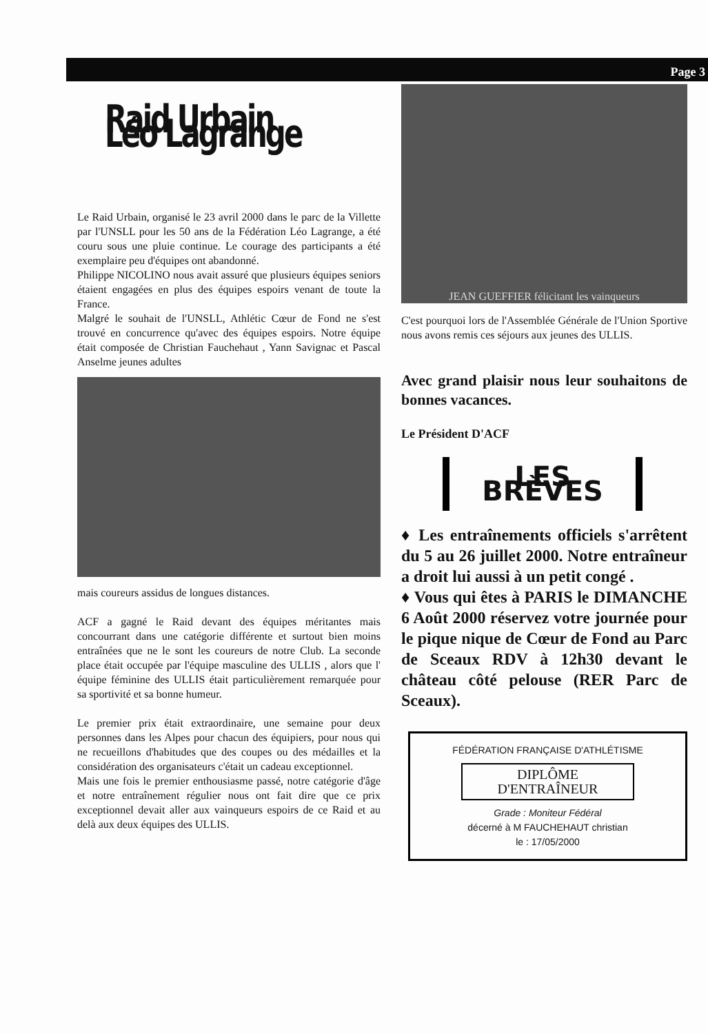Page 3
Raid Urbain Léo Lagrange
Le Raid Urbain, organisé le 23 avril 2000 dans le parc de la Villette par l'UNSLL pour les 50 ans de la Fédération Léo Lagrange, a été couru sous une pluie continue. Le courage des participants a été exemplaire peu d'équipes ont abandonné.
Philippe NICOLINO nous avait assuré que plusieurs équipes seniors étaient engagées en plus des équipes espoirs venant de toute la France.
Malgré le souhait de l'UNSLL, Athlétic Cœur de Fond ne s'est trouvé en concurrence qu'avec des équipes espoirs. Notre équipe était composée de Christian Fauchehaut , Yann Savignac et Pascal Anselme jeunes adultes
mais coureurs assidus de longues distances.
ACF a gagné le Raid devant des équipes méritantes mais concourrant dans une catégorie différente et surtout bien moins entraînées que ne le sont les coureurs de notre Club. La seconde place était occupée par l'équipe masculine des ULLIS , alors que l' équipe féminine des ULLIS était particulièrement remarquée pour sa sportivité et sa bonne humeur.
Le premier prix était extraordinaire, une semaine pour deux personnes dans les Alpes pour chacun des équipiers, pour nous qui ne recueillons d'habitudes que des coupes ou des médailles et la considération des organisateurs c'était un cadeau exceptionnel.
Mais une fois le premier enthousiasme passé, notre catégorie d'âge et notre entraînement régulier nous ont fait dire que ce prix exceptionnel devait aller aux vainqueurs espoirs de ce Raid et au delà aux deux équipes des ULLIS.
JEAN GUEFFIER félicitant les vainqueurs
C'est pourquoi lors de l'Assemblée Générale de l'Union Sportive nous avons remis ces séjours aux jeunes des ULLIS.
Avec grand plaisir nous leur souhaitons de bonnes vacances.
Le Président D'ACF
LES BRÈVES
♦ Les entraînements officiels s'arrêtent du 5 au 26 juillet 2000. Notre entraîneur a droit lui aussi à un petit congé .
♦ Vous qui êtes à PARIS le DIMANCHE 6 Août 2000 réservez votre journée pour le pique nique de Cœur de Fond au Parc de Sceaux RDV à 12h30 devant le château côté pelouse (RER Parc de Sceaux).
FÉDÉRATION FRANÇAISE D'ATHLÉTISME
DIPLÔME
D'ENTRAÎNEUR
Grade : Moniteur Fédéral
décerné à M FAUCHEHAUT christian
le : 17/05/2000